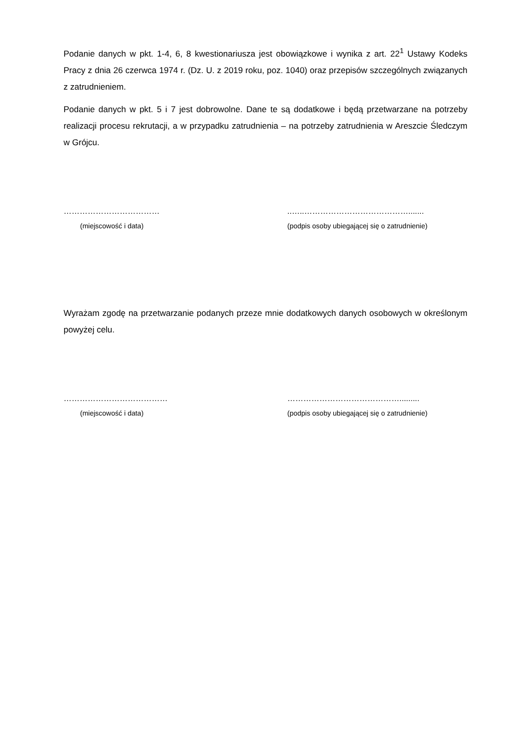Podanie danych w pkt. 1-4, 6, 8 kwestionariusza jest obowiązkowe i wynika z art. 22<sup>1</sup> Ustawy Kodeks Pracy z dnia 26 czerwca 1974 r. (Dz. U. z 2019 roku, poz. 1040) oraz przepisów szczególnych związanych z zatrudnieniem.
Podanie danych w pkt. 5 i 7 jest dobrowolne. Dane te są dodatkowe i będą przetwarzane na potrzeby realizacji procesu rekrutacji, a w przypadku zatrudnienia – na potrzeby zatrudnienia w Areszcie Śledczym w Grójcu.
………………………………
(miejscowość i data)
..…..………………………………….......
(podpis osoby ubiegającej się o zatrudnienie)
Wyrażam zgodę na przetwarzanie podanych przeze mnie dodatkowych danych osobowych w określonym powyżej celu.
…………………………………
(miejscowość i data)
…………………………………….........
(podpis osoby ubiegającej się o zatrudnienie)